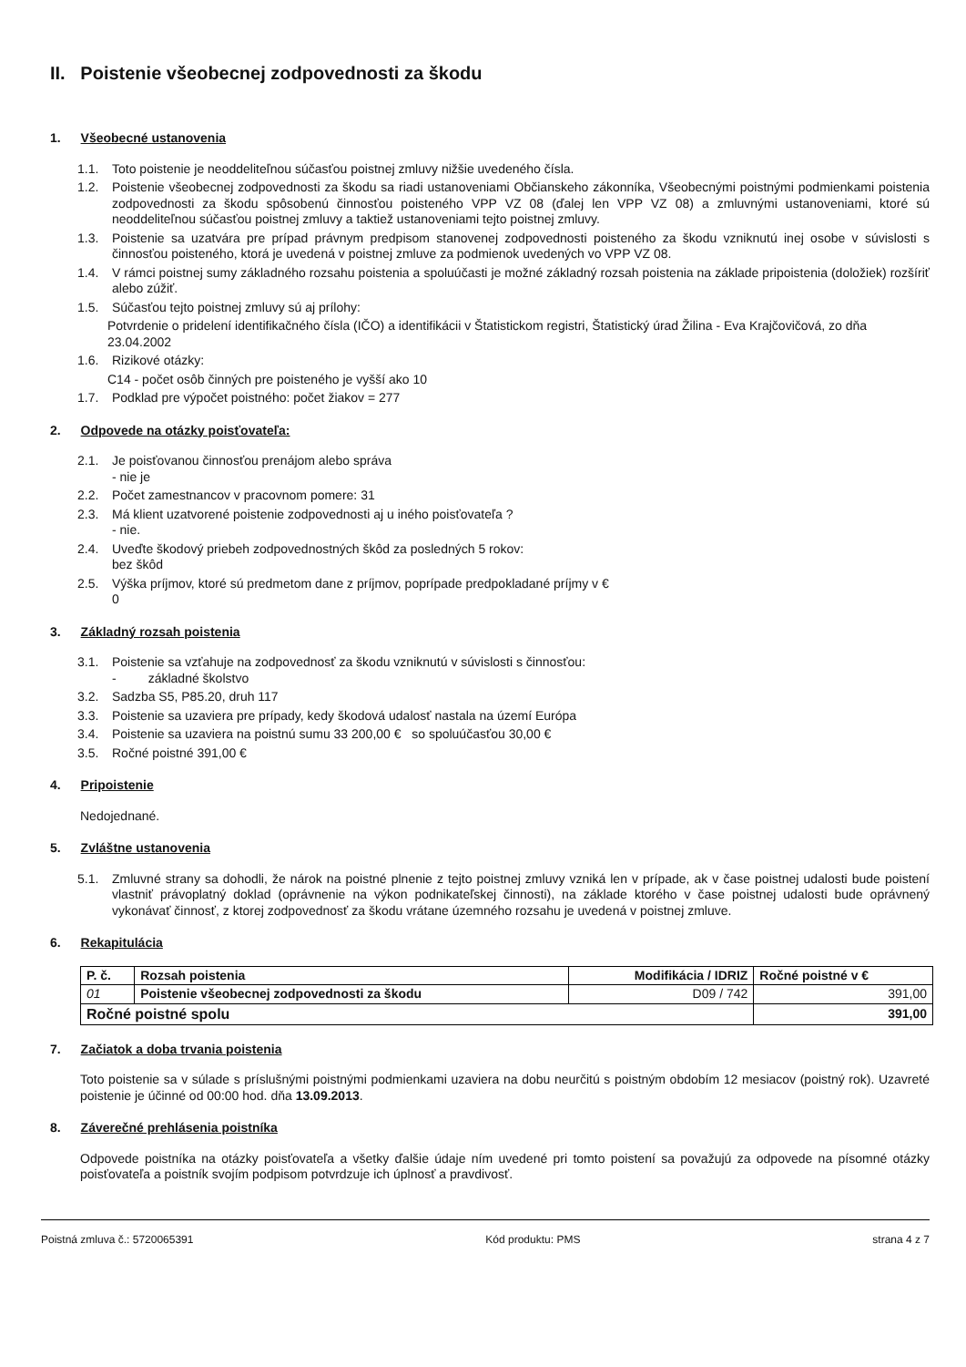II. Poistenie všeobecnej zodpovednosti za škodu
1. Všeobecné ustanovenia
1.1. Toto poistenie je neoddeliteľnou súčasťou poistnej zmluvy nižšie uvedeného čísla.
1.2. Poistenie všeobecnej zodpovednosti za škodu sa riadi ustanoveniami Občianskeho zákonníka, Všeobecnými poistnými podmienkami poistenia zodpovednosti za škodu spôsobenú činnosťou poisteného VPP VZ 08 (ďalej len VPP VZ 08) a zmluvnými ustanoveniami, ktoré sú neoddeliteľnou súčasťou poistnej zmluvy a taktiež ustanoveniami tejto poistnej zmluvy.
1.3. Poistenie sa uzatvára pre prípad právnym predpisom stanovenej zodpovednosti poisteného za škodu vzniknutú inej osobe v súvislosti s činnosťou poisteného, ktorá je uvedená v poistnej zmluve za podmienok uvedených vo VPP VZ 08.
1.4. V rámci poistnej sumy základného rozsahu poistenia a spoluúčasti je možné základný rozsah poistenia na základe pripoistenia (doložiek) rozšíriť alebo zúžiť.
1.5. Súčasťou tejto poistnej zmluvy sú aj prílohy:
Potvrdenie o pridelení identifikačného čísla (IČO) a identifikácii v Štatistickom registri, Štatistický úrad Žilina - Eva Krajčovičová, zo dňa 23.04.2002
1.6. Rizikové otázky:
C14 - počet osôb činných pre poisteného je vyšší ako 10
1.7. Podklad pre výpočet poistného: počet žiakov = 277
2. Odpovede na otázky poisťovateľa:
2.1. Je poisťovanou činnosťou prenájom alebo správa
- nie je
2.2. Počet zamestnancov v pracovnom pomere: 31
2.3. Má klient uzatvorené poistenie zodpovednosti aj u iného poisťovateľa ?
- nie.
2.4. Uveďte škodový priebeh zodpovednostných škôd za posledných 5 rokov:
bez škôd
2.5. Výška príjmov, ktoré sú predmetom dane z príjmov, poprípade predpokladané príjmy v €
0
3. Základný rozsah poistenia
3.1. Poistenie sa vzťahuje na zodpovednosť za škodu vzniknutú v súvislosti s činnosťou:
- základné školstvo
3.2. Sadzba S5, P85.20, druh 117
3.3. Poistenie sa uzaviera pre prípady, kedy škodová udalosť nastala na území Európa
3.4. Poistenie sa uzaviera na poistnú sumu 33 200,00 € so spoluúčasťou 30,00 €
3.5. Ročné poistné 391,00 €
4. Pripoistenie
Nedojednané.
5. Zvláštne ustanovenia
5.1. Zmluvné strany sa dohodli, že nárok na poistné plnenie z tejto poistnej zmluvy vzniká len v prípade, ak v čase poistnej udalosti bude poistení vlastniť právoplatný doklad (oprávnenie na výkon podnikateľskej činnosti), na základe ktorého v čase poistnej udalosti bude oprávnený vykonávať činnosť, z ktorej zodpovednosť za škodu vrátane územného rozsahu je uvedená v poistnej zmluve.
6. Rekapitulácia
| P. č. | Rozsah poistenia | Modifikácia / IDRIZ | Ročné poistné v € |
| --- | --- | --- | --- |
| 01 | Poistenie všeobecnej zodpovednosti za škodu | D09 / 742 | 391,00 |
| Ročné poistné spolu | | | 391,00 |
7. Začiatok a doba trvania poistenia
Toto poistenie sa v súlade s príslušnými poistnými podmienkami uzaviera na dobu neurčitú s poistným obdobím 12 mesiacov (poistný rok). Uzavreté poistenie je účinné od 00:00 hod. dňa 13.09.2013.
8. Záverečné prehlásenia poistníka
Odpovede poistníka na otázky poisťovateľa a všetky ďalšie údaje ním uvedené pri tomto poistení sa považujú za odpovede na písomné otázky poisťovateľa a poistník svojím podpisom potvrdzuje ich úplnosť a pravdivosť.
Poistná zmluva č.: 5720065391 Kód produktu: PMS strana 4 z 7